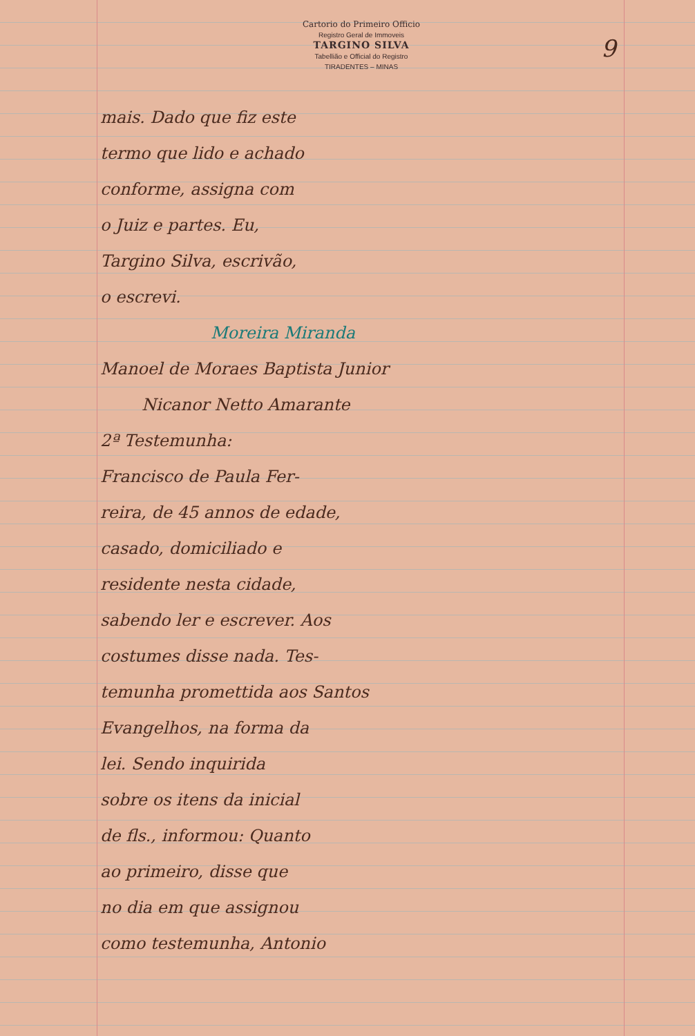Cartorio do Primeiro Officio
Registro Geral de Immoveis
TARGINO SILVA
Tabellião e Official do Registro
TIRADENTES – MINAS
9
mais. Dado que fiz este
termo que lido e achado
conforme, assigna com
o Juiz e partes. Eu,
Targino Silva, escrivão,
o escrevi.
Moreira Miranda
Manoel de Moraes Baptista Junior
Nicanor Netto Amarante
2ª Testemunha:
Francisco de Paula Fer-
reira, de 45 annos de edade,
casado, domiciliado e
residente nesta cidade,
sabendo ler e escrever. Aos
costumes disse nada. Tes-
temunha promettida aos Santos
Evangelhos, na forma da
lei. Sendo inquirida
sobre os itens da inicial
de fls., informou: Quanto
ao primeiro, disse que
no dia em que assignou
como testemunha, Antonio